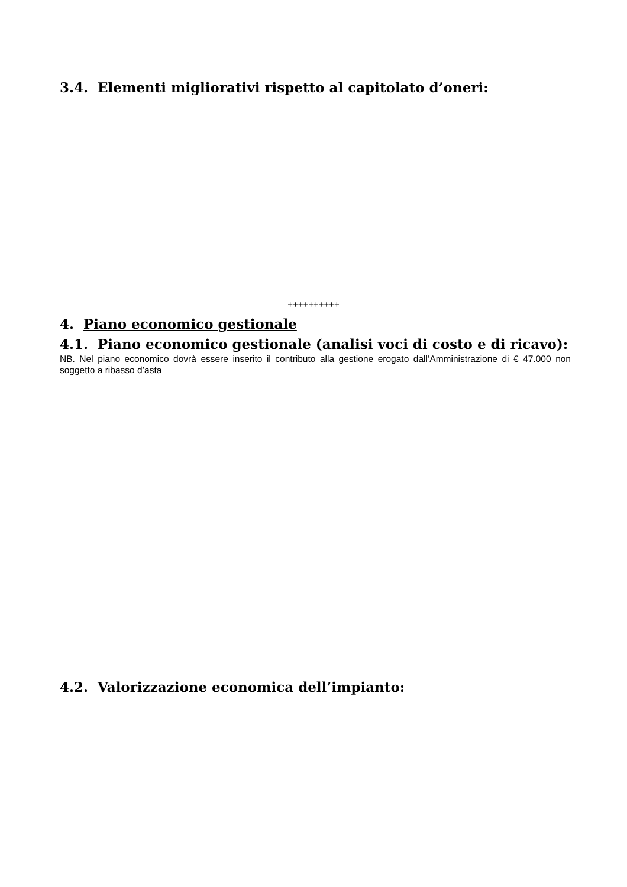3.4. Elementi migliorativi rispetto al capitolato d’oneri:
++++++++++
4. Piano economico gestionale
4.1. Piano economico gestionale (analisi voci di costo e di ricavo):
NB. Nel piano economico dovrà essere inserito il contributo alla gestione erogato dall’Amministrazione di € 47.000 non soggetto a ribasso d’asta
4.2. Valorizzazione economica dell’impianto: